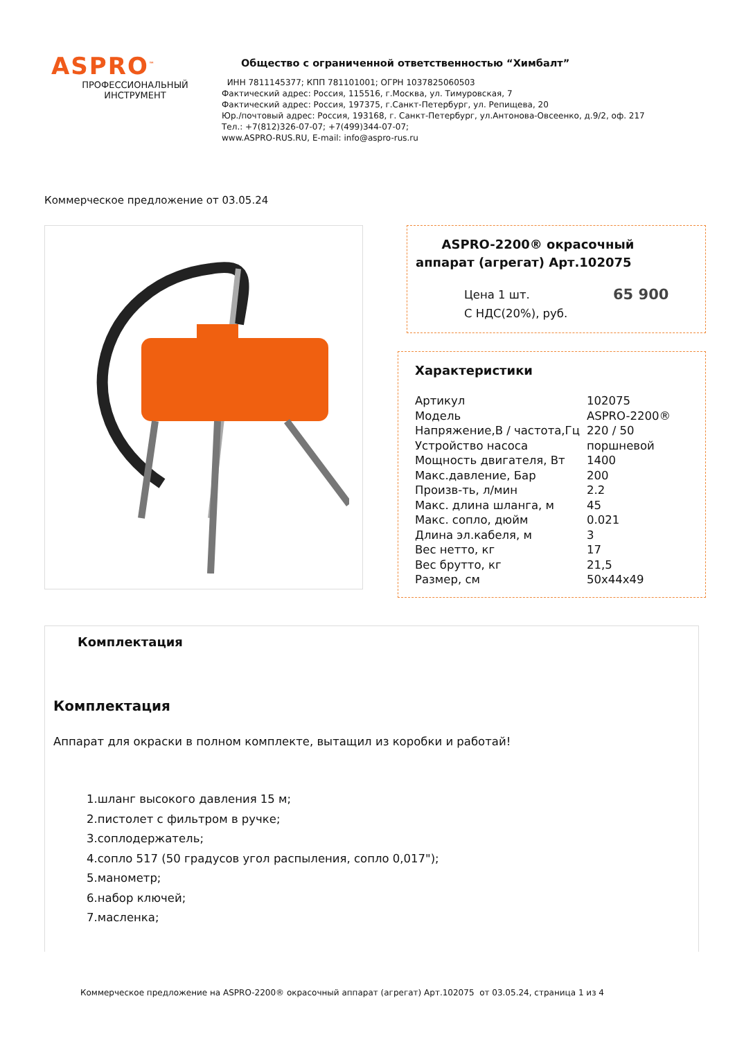ASPRO<sup>™</sup>
ПРОФЕССИОНАЛЬНЫЙ
ИНСТРУМЕНТ
Общество с ограниченной ответственностью “Химбалт”
ИНН 7811145377; КПП 781101001; ОГРН 1037825060503
Фактический адрес: Россия, 115516, г.Москва, ул. Тимуровская, 7
Фактический адрес: Россия, 197375, г.Санкт-Петербург, ул. Репищева, 20
Юр./почтовый адрес: Россия, 193168, г. Санкт-Петербург, ул.Антонова-Овсеенко, д.9/2, оф. 217
Тел.: +7(812)326-07-07; +7(499)344-07-07;
www.ASPRO-RUS.RU, E-mail: info@aspro-rus.ru
Коммерческое предложение от 03.05.24
ASPRO-2200® окрасочный аппарат (агрегат) Арт.102075
Цена 1 шт.
С НДС(20%), руб.
65 900
Характеристики
| Артикул | 102075 |
| Модель | ASPRO-2200® |
| Напряжение,В / частота,Гц | 220 / 50 |
| Устройство насоса | поршневой |
| Мощность двигателя, Вт | 1400 |
| Макс.давление, Бар | 200 |
| Произв-ть, л/мин | 2.2 |
| Макс. длина шланга, м | 45 |
| Макс. сопло, дюйм | 0.021 |
| Длина эл.кабеля, м | 3 |
| Вес нетто, кг | 17 |
| Вес брутто, кг | 21,5 |
| Размер, см | 50x44x49 |
Комплектация
Комплектация
Аппарат для окраски в полном комплекте, вытащил из коробки и работай!
1.шланг высокого давления 15 м;
2.пистолет с фильтром в ручке;
3.соплодержатель;
4.сопло 517 (50 градусов угол распыления, сопло 0,017");
5.манометр;
6.набор ключей;
7.масленка;
Коммерческое предложение на ASPRO-2200® окрасочный аппарат (агрегат) Арт.102075 от 03.05.24, страница 1 из 4